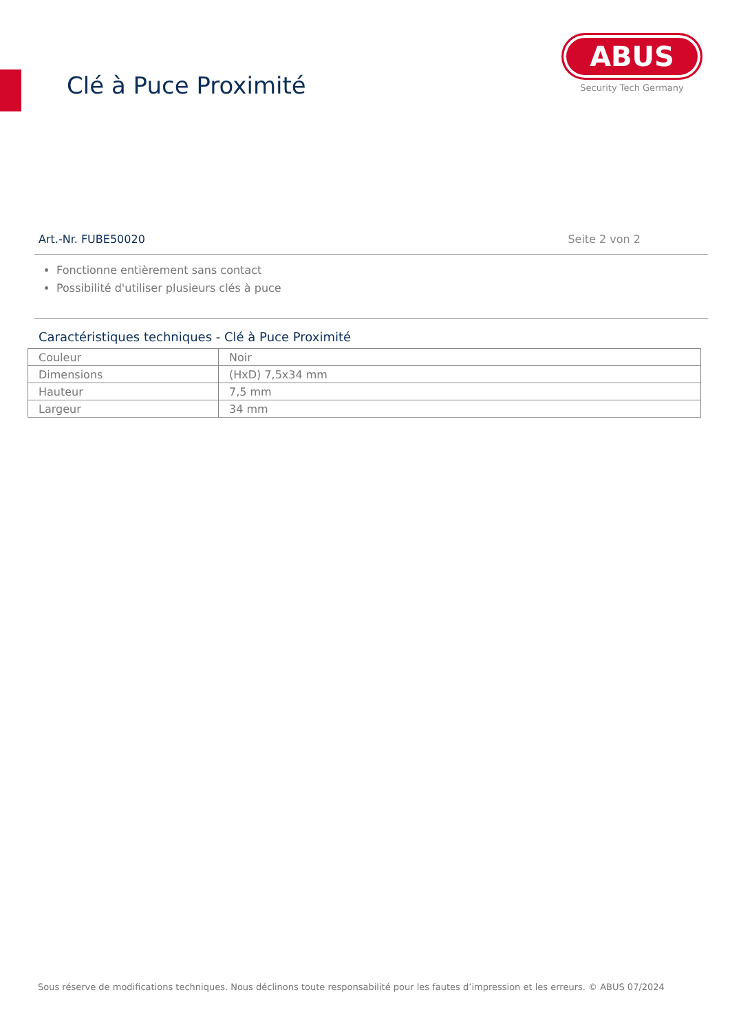Clé à Puce Proximité
ABUS
Security Tech Germany
Art.-Nr. FUBE50020 Seite 2 von 2
Fonctionne entièrement sans contact
Possibilité d'utiliser plusieurs clés à puce
Caractéristiques techniques - Clé à Puce Proximité
| Couleur | Noir |
| Dimensions | (HxD) 7,5x34 mm |
| Hauteur | 7,5 mm |
| Largeur | 34 mm |
Sous réserve de modifications techniques. Nous déclinons toute responsabilité pour les fautes d’impression et les erreurs. © ABUS 07/2024